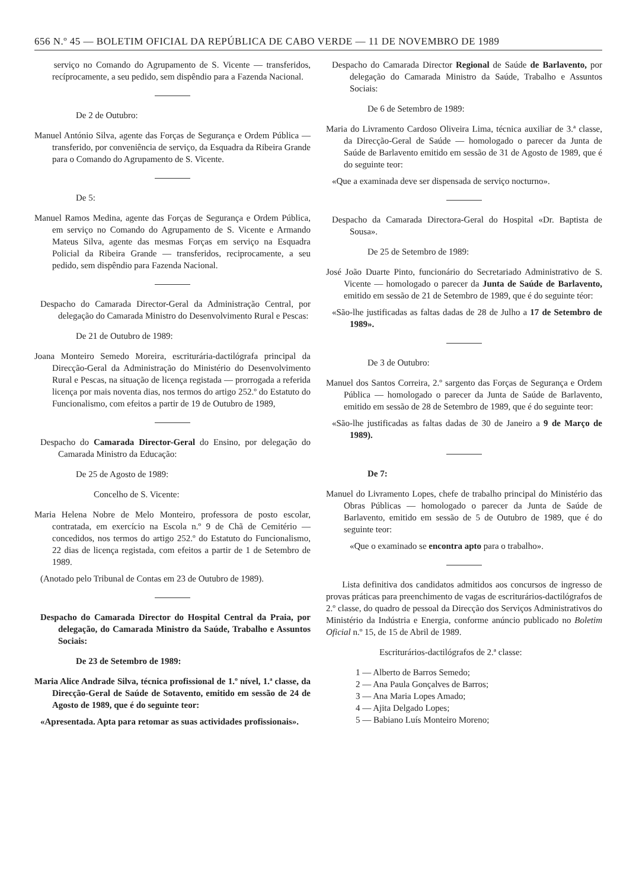656 N.º 45 — BOLETIM OFICIAL DA REPÚBLICA DE CABO VERDE — 11 DE NOVEMBRO DE 1989
serviço no Comando do Agrupamento de S. Vicente — transferidos, recíprocamente, a seu pedido, sem dispêndio para a Fazenda Nacional.
De 2 de Outubro:
Manuel António Silva, agente das Forças de Segurança e Ordem Pública — transferido, por conveniência de serviço, da Esquadra da Ribeira Grande para o Comando do Agrupamento de S. Vicente.
De 5:
Manuel Ramos Medina, agente das Forças de Segurança e Ordem Pública, em serviço no Comando do Agrupamento de S. Vicente e Armando Mateus Silva, agente das mesmas Forças em serviço na Esquadra Policial da Ribeira Grande — transferidos, reciprocamente, a seu pedido, sem dispêndio para Fazenda Nacional.
Despacho do Camarada Director-Geral da Administração Central, por delegação do Camarada Ministro do Desenvolvimento Rural e Pescas:
De 21 de Outubro de 1989:
Joana Monteiro Semedo Moreira, escriturária-dactilógrafa principal da Direcção-Geral da Administração do Ministério do Desenvolvimento Rural e Pescas, na situação de licença registada — prorrogada a referida licença por mais noventa dias, nos termos do artigo 252.º do Estatuto do Funcionalismo, com efeitos a partir de 19 de Outubro de 1989,
Despacho do Camarada Director-Geral do Ensino, por delegação do Camarada Ministro da Educação:
De 25 de Agosto de 1989:
Concelho de S. Vicente:
Maria Helena Nobre de Melo Monteiro, professora de posto escolar, contratada, em exercício na Escola n.º 9 de Chã de Cemitério — concedidos, nos termos do artigo 252.º do Estatuto do Funcionalismo, 22 dias de licença registada, com efeitos a partir de 1 de Setembro de 1989.
(Anotado pelo Tribunal de Contas em 23 de Outubro de 1989).
Despacho do Camarada Director do Hospital Central da Praia, por delegação, do Camarada Ministro da Saúde, Trabalho e Assuntos Sociais:
De 23 de Setembro de 1989:
Maria Alice Andrade Silva, técnica profissional de 1.º nível, 1.ª classe, da Direcção-Geral de Saúde de Sotavento, emitido em sessão de 24 de Agosto de 1989, que é do seguinte teor:
«Apresentada. Apta para retomar as suas actividades profissionais».
Despacho do Camarada Director Regional de Saúde de Barlavento, por delegação do Camarada Ministro da Saúde, Trabalho e Assuntos Sociais:
De 6 de Setembro de 1989:
Maria do Livramento Cardoso Oliveira Lima, técnica auxiliar de 3.ª classe, da Direcção-Geral de Saúde — homologado o parecer da Junta de Saúde de Barlavento emitido em sessão de 31 de Agosto de 1989, que é do seguinte teor:
«Que a examinada deve ser dispensada de serviço nocturno».
Despacho da Camarada Directora-Geral do Hospital «Dr. Baptista de Sousa».
De 25 de Setembro de 1989:
José João Duarte Pinto, funcionário do Secretariado Administrativo de S. Vicente — homologado o parecer da Junta de Saúde de Barlavento, emitido em sessão de 21 de Setembro de 1989, que é do seguinte téor:
«São-lhe justificadas as faltas dadas de 28 de Julho a 17 de Setembro de 1989».
De 3 de Outubro:
Manuel dos Santos Correira, 2.º sargento das Forças de Segurança e Ordem Pública — homologado o parecer da Junta de Saúde de Barlavento, emitido em sessão de 28 de Setembro de 1989, que é do seguinte teor:
«São-lhe justificadas as faltas dadas de 30 de Janeiro a 9 de Março de 1989).
De 7:
Manuel do Livramento Lopes, chefe de trabalho principal do Ministério das Obras Públicas — homologado o parecer da Junta de Saúde de Barlavento, emitido em sessão de 5 de Outubro de 1989, que é do seguinte teor:
«Que o examinado se encontra apto para o trabalho».
Lista definitiva dos candidatos admitidos aos concursos de ingresso de provas práticas para preenchimento de vagas de escriturários-dactilógrafos de 2.º classe, do quadro de pessoal da Direcção dos Serviços Administrativos do Ministério da Indústria e Energia, conforme anúncio publicado no Boletim Oficial n.º 15, de 15 de Abril de 1989.
Escriturários-dactilógrafos de 2.ª classe:
1 — Alberto de Barros Semedo;
2 — Ana Paula Gonçalves de Barros;
3 — Ana Maria Lopes Amado;
4 — Ajita Delgado Lopes;
5 — Babiano Luís Monteiro Moreno;